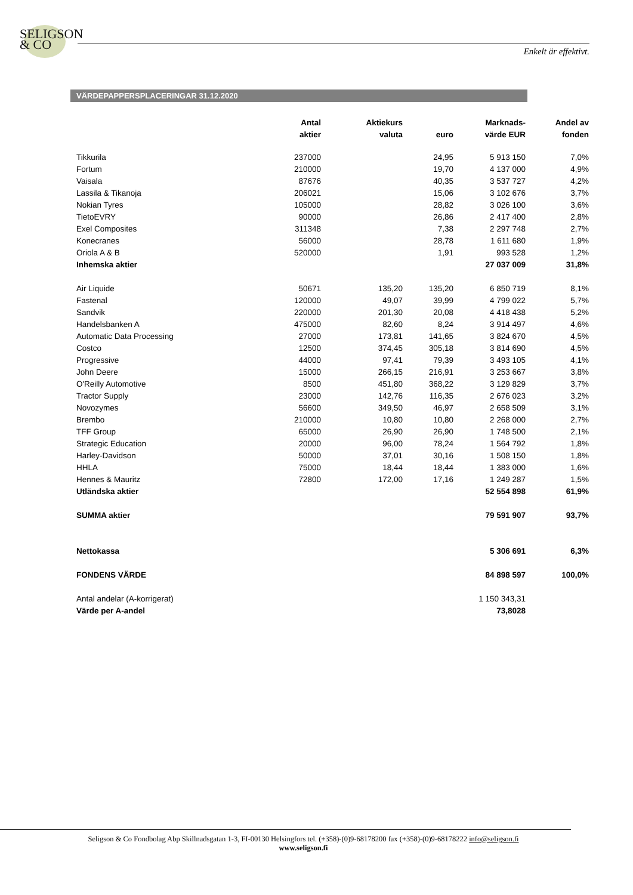SELIGSON
& CO
Enkelt är effektivt.
VÄRDEPAPPERSPLACERINGAR 31.12.2020
| | Antal | Aktiekurs | | Marknads- | Andel av |
| --- | --- | --- | --- | --- | --- |
| | aktier | valuta | euro | värde EUR | fonden |
| Tikkurila | 237000 | | 24,95 | 5 913 150 | 7,0% |
| Fortum | 210000 | | 19,70 | 4 137 000 | 4,9% |
| Vaisala | 87676 | | 40,35 | 3 537 727 | 4,2% |
| Lassila & Tikanoja | 206021 | | 15,06 | 3 102 676 | 3,7% |
| Nokian Tyres | 105000 | | 28,82 | 3 026 100 | 3,6% |
| TietoEVRY | 90000 | | 26,86 | 2 417 400 | 2,8% |
| Exel Composites | 311348 | | 7,38 | 2 297 748 | 2,7% |
| Konecranes | 56000 | | 28,78 | 1 611 680 | 1,9% |
| Oriola A & B | 520000 | | 1,91 | 993 528 | 1,2% |
| Inhemska aktier | | | | 27 037 009 | 31,8% |
| Air Liquide | 50671 | 135,20 | 135,20 | 6 850 719 | 8,1% |
| Fastenal | 120000 | 49,07 | 39,99 | 4 799 022 | 5,7% |
| Sandvik | 220000 | 201,30 | 20,08 | 4 418 438 | 5,2% |
| Handelsbanken A | 475000 | 82,60 | 8,24 | 3 914 497 | 4,6% |
| Automatic Data Processing | 27000 | 173,81 | 141,65 | 3 824 670 | 4,5% |
| Costco | 12500 | 374,45 | 305,18 | 3 814 690 | 4,5% |
| Progressive | 44000 | 97,41 | 79,39 | 3 493 105 | 4,1% |
| John Deere | 15000 | 266,15 | 216,91 | 3 253 667 | 3,8% |
| O'Reilly Automotive | 8500 | 451,80 | 368,22 | 3 129 829 | 3,7% |
| Tractor Supply | 23000 | 142,76 | 116,35 | 2 676 023 | 3,2% |
| Novozymes | 56600 | 349,50 | 46,97 | 2 658 509 | 3,1% |
| Brembo | 210000 | 10,80 | 10,80 | 2 268 000 | 2,7% |
| TFF Group | 65000 | 26,90 | 26,90 | 1 748 500 | 2,1% |
| Strategic Education | 20000 | 96,00 | 78,24 | 1 564 792 | 1,8% |
| Harley-Davidson | 50000 | 37,01 | 30,16 | 1 508 150 | 1,8% |
| HHLA | 75000 | 18,44 | 18,44 | 1 383 000 | 1,6% |
| Hennes & Mauritz | 72800 | 172,00 | 17,16 | 1 249 287 | 1,5% |
| Utländska aktier | | | | 52 554 898 | 61,9% |
| SUMMA aktier | | | | 79 591 907 | 93,7% |
| Nettokassa | | | | 5 306 691 | 6,3% |
| FONDENS VÄRDE | | | | 84 898 597 | 100,0% |
| Antal andelar (A-korrigerat) | | | | 1 150 343,31 | |
| Värde per A-andel | | | | 73,8028 | |
Seligson & Co Fondbolag Abp Skillnadsgatan 1-3, FI-00130 Helsingfors tel. (+358)-(0)9-68178200 fax (+358)-(0)9-68178222 info@seligson.fi
www.seligson.fi